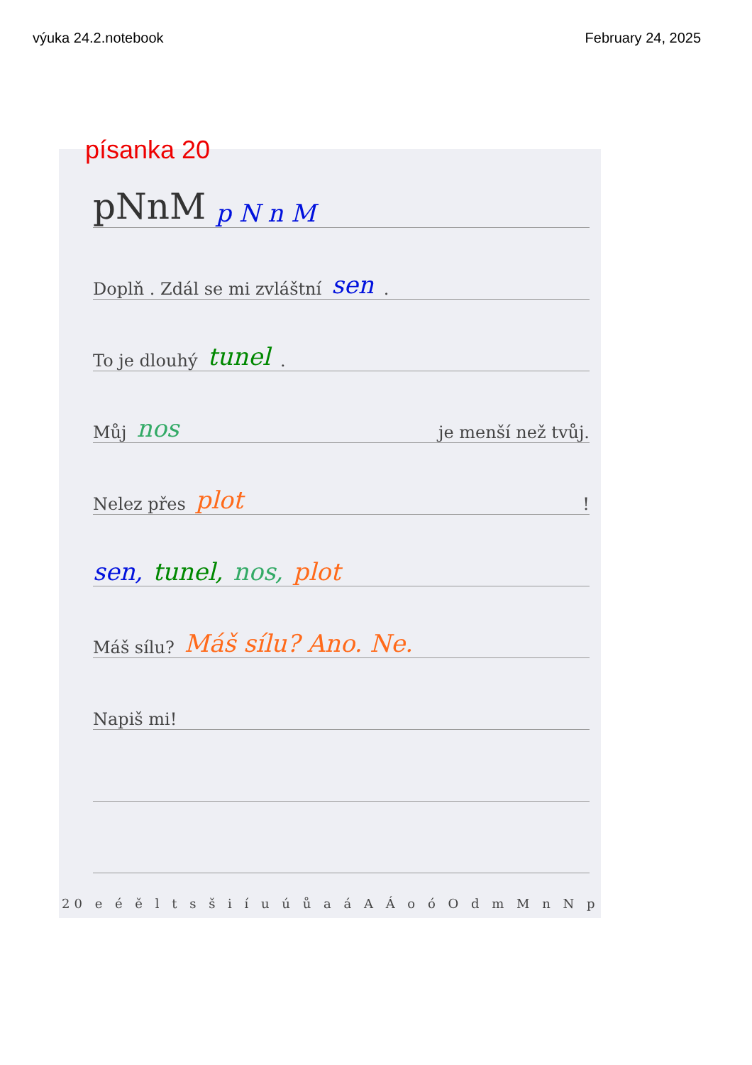výuka 24.2.notebook February 24, 2025
písanka 20
pNnM p N n M
Doplň . Zdál se mi zvláštní sen.
To je dlouhý tunel.
Můj nos je menší než tvůj.
Nelez přes plot !
sen, tunel, nos, plot
Máš sílu? Máš sílu? Ano. Ne.
Napiš mi!
20 e é ě l t s š i í u ú ů a á A Á o ó O d m M n N p